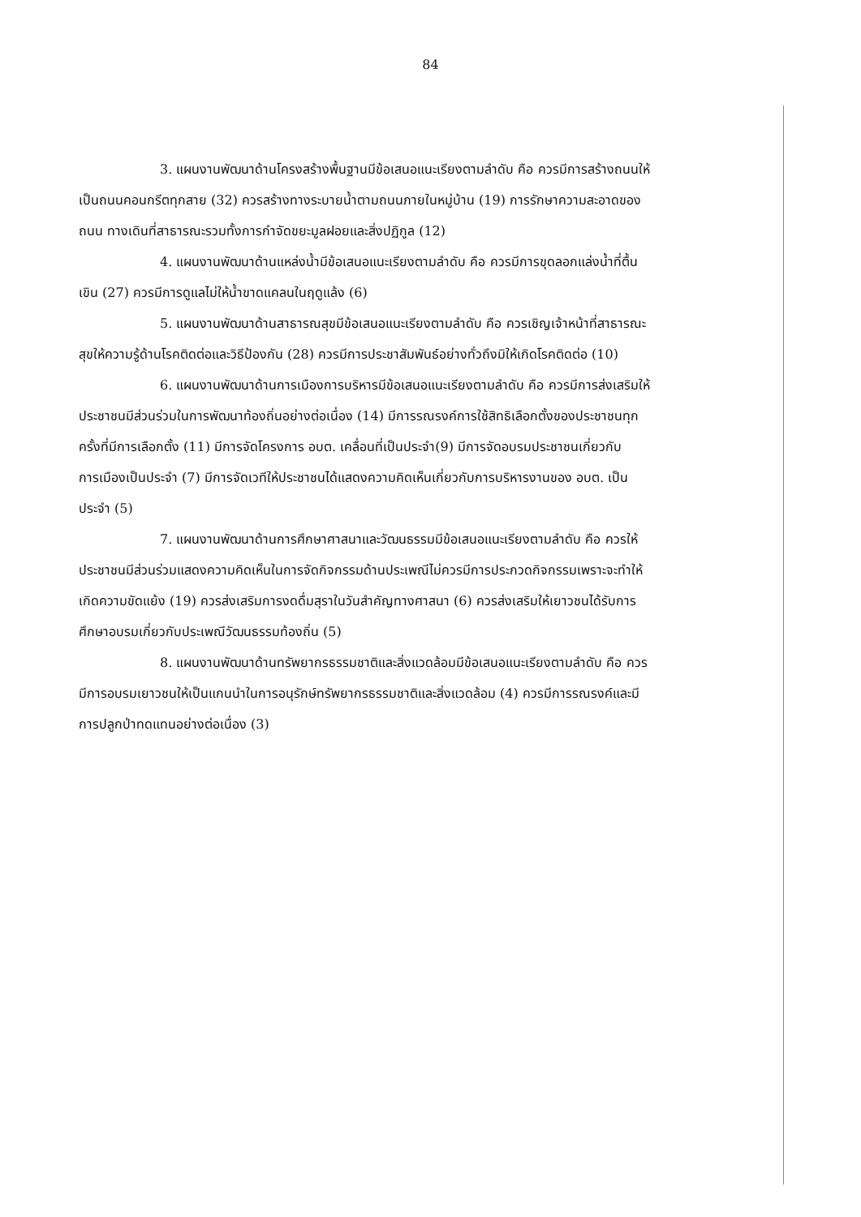84
3. แผนงานพัฒนาด้านโครงสร้างพื้นฐานมีข้อเสนอแนะเรียงตามลำดับ คือ ควรมีการสร้างถนนให้เป็นถนนคอนกรีตทุกสาย (32) ควรสร้างทางระบายน้ำตามถนนภายในหมู่บ้าน (19) การรักษาความสะอาดของถนน ทางเดินที่สาธารณะรวมทั้งการกำจัดขยะมูลฝอยและสิ่งปฏิกูล (12)
4. แผนงานพัฒนาด้านแหล่งน้ำมีข้อเสนอแนะเรียงตามลำดับ คือ ควรมีการขุดลอกแล่งน้ำที่ตื้นเขิน (27) ควรมีการดูแลไม่ให้น้ำขาดแคลนในฤดูแล้ง (6)
5. แผนงานพัฒนาด้านสาธารณสุขมีข้อเสนอแนะเรียงตามลำดับ คือ ควรเชิญเจ้าหน้าที่สาธารณะสุขให้ความรู้ด้านโรคติดต่อและวิธีป้องกัน (28) ควรมีการประชาสัมพันธ์อย่างทั่วถึงมิให้เกิดโรคติดต่อ (10)
6. แผนงานพัฒนาด้านการเมืองการบริหารมีข้อเสนอแนะเรียงตามลำดับ คือ ควรมีการส่งเสริมให้ประชาชนมีส่วนร่วมในการพัฒนาท้องถิ่นอย่างต่อเนื่อง (14) มีการรณรงค์การใช้สิทธิเลือกตั้งของประชาชนทุกครั้งที่มีการเลือกตั้ง (11) มีการจัดโครงการ อบต. เคลื่อนที่เป็นประจำ(9) มีการจัดอบรมประชาชนเกี่ยวกับการเมืองเป็นประจำ (7) มีการจัดเวทีให้ประชาชนได้แสดงความคิดเห็นเกี่ยวกับการบริหารงานของ อบต. เป็นประจำ (5)
7. แผนงานพัฒนาด้านการศึกษาศาสนาและวัฒนธรรมมีข้อเสนอแนะเรียงตามลำดับ คือ ควรให้ประชาชนมีส่วนร่วมแสดงความคิดเห็นในการจัดกิจกรรมด้านประเพณีไม่ควรมีการประกวดกิจกรรมเพราะจะทำให้เกิดความขัดแย้ง (19) ควรส่งเสริมการงดดื่มสุราในวันสำคัญทางศาสนา (6) ควรส่งเสริมให้เยาวชนได้รับการศึกษาอบรมเกี่ยวกับประเพณีวัฒนธรรมท้องถิ่น (5)
8. แผนงานพัฒนาด้านทรัพยากรธรรมชาติและสิ่งแวดล้อมมีข้อเสนอแนะเรียงตามลำดับ คือ ควรมีการอบรมเยาวชนให้เป็นแกนนำในการอนุรักษ์ทรัพยากรธรรมชาติและสิ่งแวดล้อม (4) ควรมีการรณรงค์และมีการปลูกป่าทดแทนอย่างต่อเนื่อง (3)